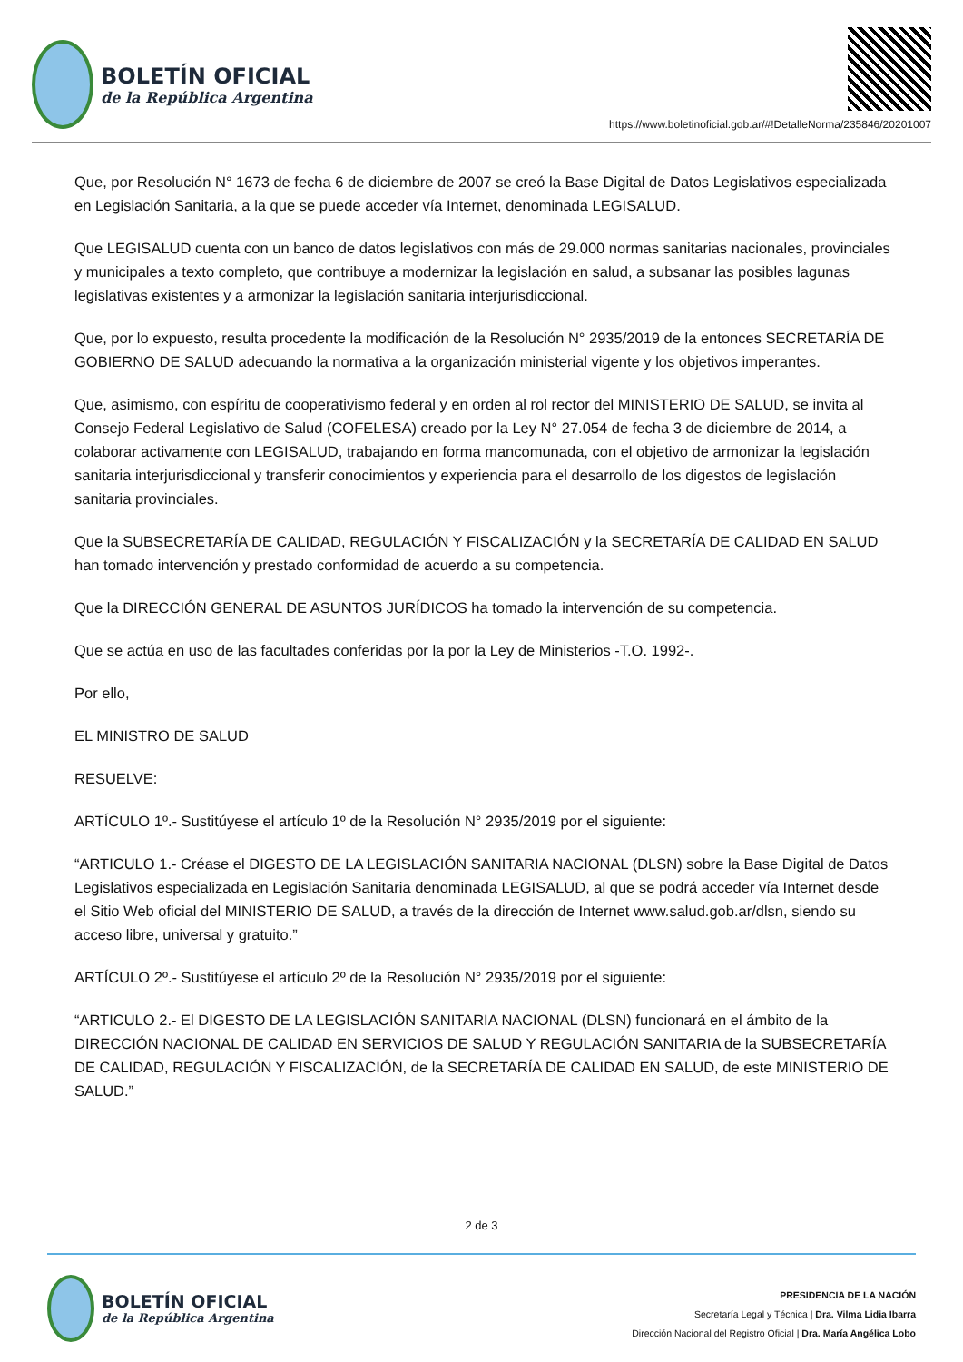BOLETÍN OFICIAL
de la República Argentina
https://www.boletinoficial.gob.ar/#!DetalleNorma/235846/20201007
Que, por Resolución N° 1673 de fecha 6 de diciembre de 2007 se creó la Base Digital de Datos Legislativos especializada en Legislación Sanitaria, a la que se puede acceder vía Internet, denominada LEGISALUD.
Que LEGISALUD cuenta con un banco de datos legislativos con más de 29.000 normas sanitarias nacionales, provinciales y municipales a texto completo, que contribuye a modernizar la legislación en salud, a subsanar las posibles lagunas legislativas existentes y a armonizar la legislación sanitaria interjurisdiccional.
Que, por lo expuesto, resulta procedente la modificación de la Resolución N° 2935/2019 de la entonces SECRETARÍA DE GOBIERNO DE SALUD adecuando la normativa a la organización ministerial vigente y los objetivos imperantes.
Que, asimismo, con espíritu de cooperativismo federal y en orden al rol rector del MINISTERIO DE SALUD, se invita al Consejo Federal Legislativo de Salud (COFELESA) creado por la Ley N° 27.054 de fecha 3 de diciembre de 2014, a colaborar activamente con LEGISALUD, trabajando en forma mancomunada, con el objetivo de armonizar la legislación sanitaria interjurisdiccional y transferir conocimientos y experiencia para el desarrollo de los digestos de legislación sanitaria provinciales.
Que la SUBSECRETARÍA DE CALIDAD, REGULACIÓN Y FISCALIZACIÓN y la SECRETARÍA DE CALIDAD EN SALUD han tomado intervención y prestado conformidad de acuerdo a su competencia.
Que la DIRECCIÓN GENERAL DE ASUNTOS JURÍDICOS ha tomado la intervención de su competencia.
Que se actúa en uso de las facultades conferidas por la por la Ley de Ministerios -T.O. 1992-.
Por ello,
EL MINISTRO DE SALUD
RESUELVE:
ARTÍCULO 1º.- Sustitúyese el artículo 1º de la Resolución N° 2935/2019 por el siguiente:
“ARTICULO 1.- Créase el DIGESTO DE LA LEGISLACIÓN SANITARIA NACIONAL (DLSN) sobre la Base Digital de Datos Legislativos especializada en Legislación Sanitaria denominada LEGISALUD, al que se podrá acceder vía Internet desde el Sitio Web oficial del MINISTERIO DE SALUD, a través de la dirección de Internet www.salud.gob.ar/dlsn, siendo su acceso libre, universal y gratuito.”
ARTÍCULO 2º.- Sustitúyese el artículo 2º de la Resolución N° 2935/2019 por el siguiente:
“ARTICULO 2.- El DIGESTO DE LA LEGISLACIÓN SANITARIA NACIONAL (DLSN) funcionará en el ámbito de la DIRECCIÓN NACIONAL DE CALIDAD EN SERVICIOS DE SALUD Y REGULACIÓN SANITARIA de la SUBSECRETARÍA DE CALIDAD, REGULACIÓN Y FISCALIZACIÓN, de la SECRETARÍA DE CALIDAD EN SALUD, de este MINISTERIO DE SALUD.”
2 de 3
BOLETÍN OFICIAL
de la República Argentina
PRESIDENCIA DE LA NACIÓN
Secretaría Legal y Técnica | Dra. Vilma Lidia Ibarra
Dirección Nacional del Registro Oficial | Dra. María Angélica Lobo